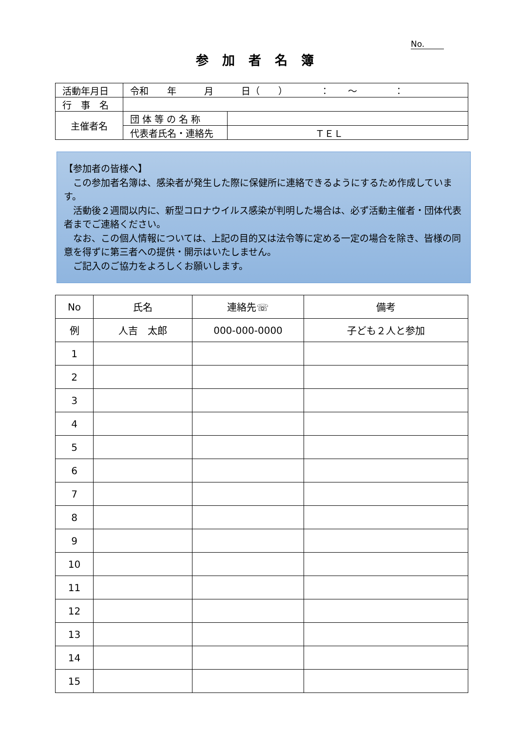No.
参加者名簿
| 活動年月日 | 令和 年 月 日（ ） ： ～ ： | |
| 行 事 名 | | |
| 主催者名 | 団 体 等 の 名 称 | |
| | 代表者氏名・連絡先 | ＴＥＬ |
【参加者の皆様へ】
　この参加者名簿は、感染者が発生した際に保健所に連絡できるようにするため作成しています。
　活動後２週間以内に、新型コロナウイルス感染が判明した場合は、必ず活動主催者・団体代表者までご連絡ください。
　なお、この個人情報については、上記の目的又は法令等に定める一定の場合を除き、皆様の同意を得ずに第三者への提供・開示はいたしません。
　ご記入のご協力をよろしくお願いします。
| No | 氏名 | 連絡先☏ | 備考 |
| --- | --- | --- | --- |
| 例 | 人吉 太郎 | 000-000-0000 | 子ども２人と参加 |
| 1 | | | |
| 2 | | | |
| 3 | | | |
| 4 | | | |
| 5 | | | |
| 6 | | | |
| 7 | | | |
| 8 | | | |
| 9 | | | |
| 10 | | | |
| 11 | | | |
| 12 | | | |
| 13 | | | |
| 14 | | | |
| 15 | | | |